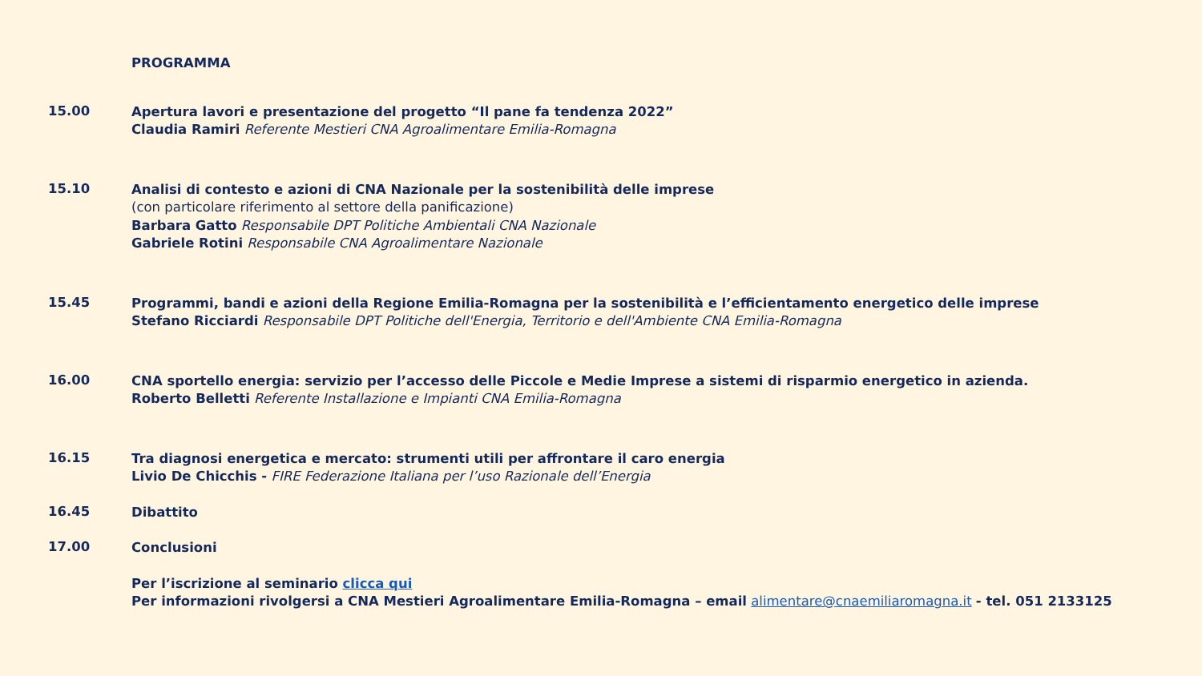PROGRAMMA
15.00
Apertura lavori e presentazione del progetto “Il pane fa tendenza 2022”
Claudia Ramiri Referente Mestieri CNA Agroalimentare Emilia-Romagna
15.10
Analisi di contesto e azioni di CNA Nazionale per la sostenibilità delle imprese
(con particolare riferimento al settore della panificazione)
Barbara Gatto Responsabile DPT Politiche Ambientali CNA Nazionale
Gabriele Rotini Responsabile CNA Agroalimentare Nazionale
15.45
Programmi, bandi e azioni della Regione Emilia-Romagna per la sostenibilità e l’efficientamento energetico delle imprese
Stefano Ricciardi Responsabile DPT Politiche dell'Energia, Territorio e dell'Ambiente CNA Emilia-Romagna
16.00
CNA sportello energia: servizio per l’accesso delle Piccole e Medie Imprese a sistemi di risparmio energetico in azienda.
Roberto Belletti Referente Installazione e Impianti CNA Emilia-Romagna
16.15
Tra diagnosi energetica e mercato: strumenti utili per affrontare il caro energia
Livio De Chicchis - FIRE Federazione Italiana per l’uso Razionale dell’Energia
16.45
Dibattito
17.00
Conclusioni
Per l’iscrizione al seminario clicca qui
Per informazioni rivolgersi a CNA Mestieri Agroalimentare Emilia-Romagna – email alimentare@cnaemiliaromagna.it - tel. 051 2133125